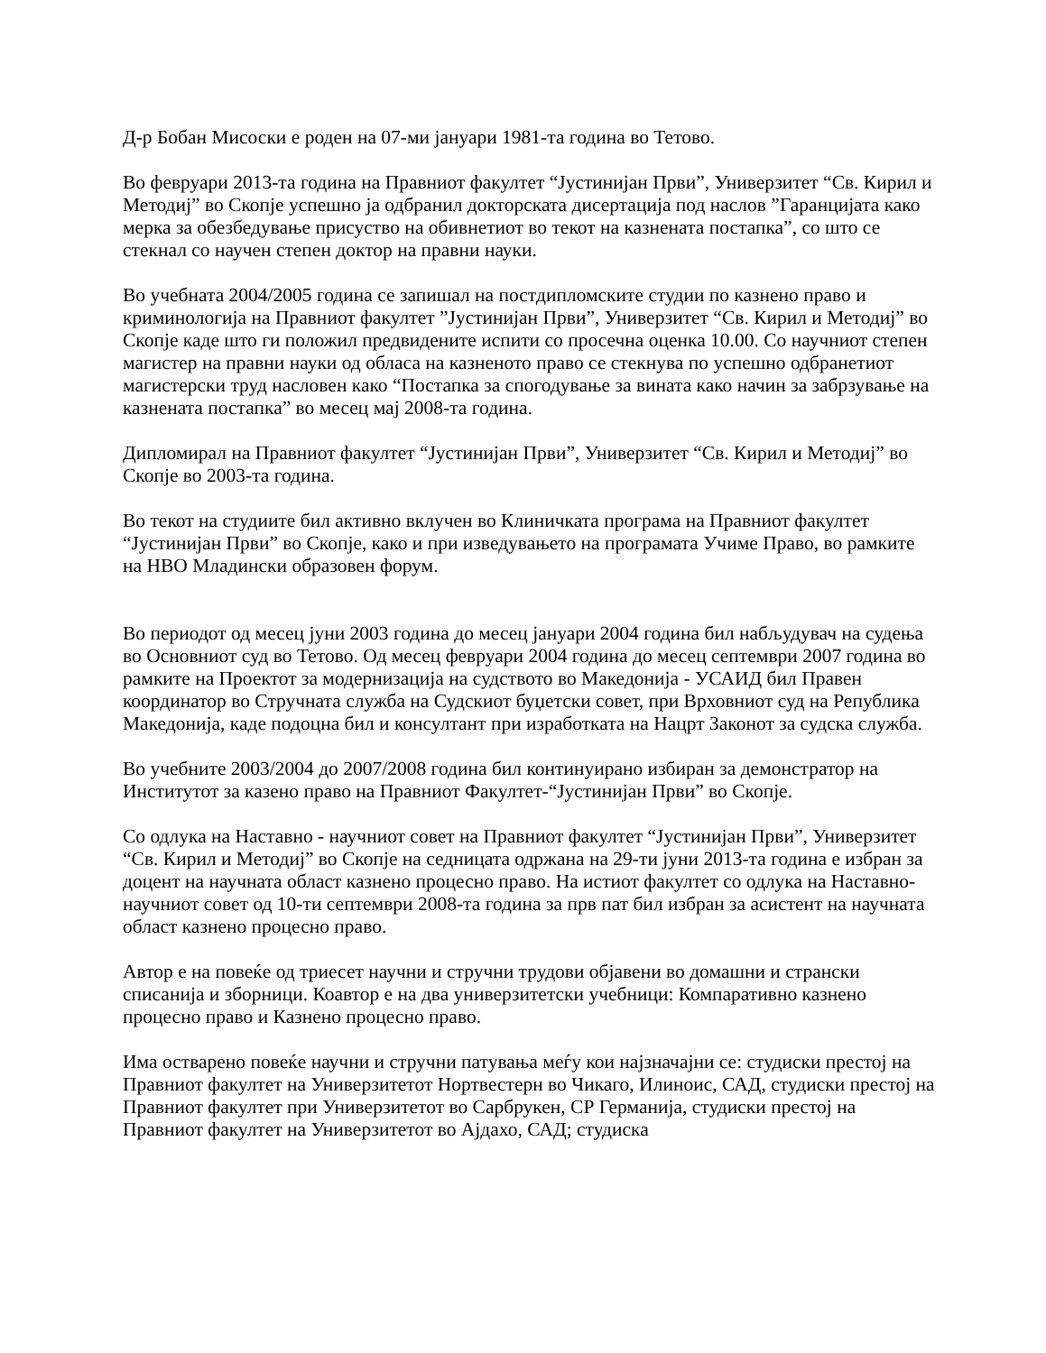Д-р Бобан Мисоски е роден на 07-ми јануари 1981-та година во Тетово.
Во февруари 2013-та година на Правниот факултет “Јустинијан Први”, Универзитет “Св. Кирил и Методиј” во Скопје успешно ја одбранил докторската дисертација под наслов ”Гаранцијата како мерка за обезбедување присуство на обивнетиот во текот на казнената постапка”, со што се стекнал со научен степен доктор на правни науки.
Во учебната 2004/2005 година се запишал на постдипломските студии по казнено право и криминологија на Правниот факултет ”Јустинијан Први”, Универзитет “Св. Кирил и Методиј” во Скопје каде што ги положил предвидените испити со просечна оценка 10.00. Со научниот степен магистер на правни науки од обласа на казненото право се стекнува по успешно одбранетиот магистерски труд насловен како “Постапка за спогодување за вината како начин за забрзување на казнената постапка” во месец мај 2008-та година.
Дипломирал на Правниот факултет “Јустинијан Први”, Универзитет “Св. Кирил и Методиј” во Скопје во 2003-та година.
Во текот на студиите бил активно вклучен во Клиничката програма на Правниот факултет “Јустинијан Први” во Скопје, како и при изведувањето на програмата Учиме Право, во рамките на НВО Младински образовен форум.
Во периодот од месец јуни 2003 година до месец јануари 2004 година бил набљудувач на судења во Основниот суд во Тетово. Од месец февруари 2004 година до месец септември 2007 година во рамките на Проектот за модернизација на судството во Македонија - УСАИД бил Правен координатор во Стручната служба на Судскиот буџетски совет, при Врховниот суд на Република Македонија, каде подоцна бил и консултант при изработката на Нацрт Законот за судска служба.
Во учебните 2003/2004 до 2007/2008 година бил континуирано избиран за демонстратор на Институтот за казено право на Правниот Факултет-“Јустинијан Први” во Скопје.
Со одлука на Наставно - научниот совет на Правниот факултет “Јустинијан Први”, Универзитет “Св. Кирил и Методиј” во Скопје на седницата одржана на 29-ти јуни 2013-та година е избран за доцент на научната област казнено процесно право. На истиот факултет со одлука на Наставно-научниот совет од 10-ти септември 2008-та година за прв пат бил избран за асистент на научната област казнено процесно право.
Автор е на повеќе од триесет научни и стручни трудови објавени во домашни и странски списанија и зборници. Коавтор е на два универзитетски учебници: Компаративно казнено процесно право и Казнено процесно право.
Има остварено повеќе научни и стручни патувања меѓу кои најзначајни се: студиски престој на Правниот факултет на Универзитетот Нортвестерн во Чикаго, Илиноис, САД, студиски престој на Правниот факултет при Универзитетот во Сарбрукен, СР Германија, студиски престој на Правниот факултет на Универзитетот во Ајдахо, САД; студиска